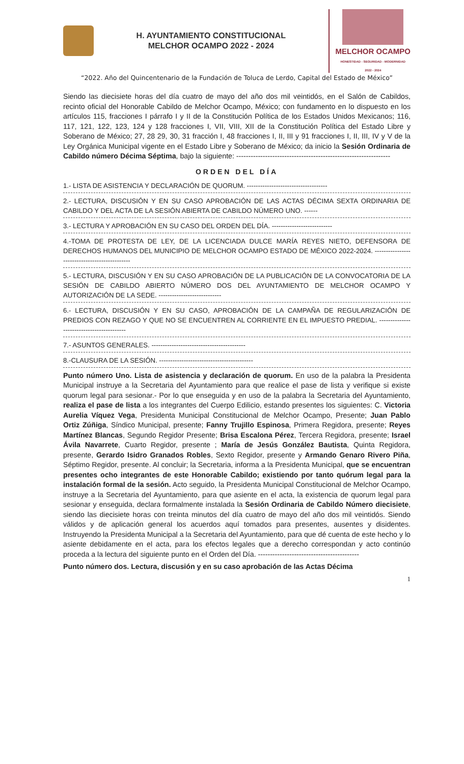H. AYUNTAMIENTO CONSTITUCIONAL
MELCHOR OCAMPO 2022 - 2024
MELCHOR OCAMPO
HONESTIDAD - SEGURIDAD - MODERNIDAD
2022 - 2024
“2022. Año del Quincentenario de la Fundación de Toluca de Lerdo, Capital del Estado de México”
Siendo las diecisiete horas del día cuatro de mayo del año dos mil veintidós, en el Salón de Cabildos, recinto oficial del Honorable Cabildo de Melchor Ocampo, México; con fundamento en lo dispuesto en los artículos 115, fracciones I párrafo I y II de la Constitución Política de los Estados Unidos Mexicanos; 116, 117, 121, 122, 123, 124 y 128 fracciones I, VII, VIII, XII de la Constitución Política del Estado Libre y Soberano de México; 27, 28 29, 30, 31 fracción I, 48 fracciones I, II, III y 91 fracciones I, II, III, IV y V de la Ley Orgánica Municipal vigente en el Estado Libre y Soberano de México; da inicio la Sesión Ordinaria de Cabildo número Décima Séptima, bajo la siguiente: ----------------------------------------------------------------
ORDEN DEL DÍA
1.- LISTA DE ASISTENCIA Y DECLARACIÓN DE QUORUM. ------------------------------------
2.- LECTURA, DISCUSIÓN Y EN SU CASO APROBACIÓN DE LAS ACTAS DÉCIMA SEXTA ORDINARIA DE CABILDO Y DEL ACTA DE LA SESIÓN ABIERTA DE CABILDO NÚMERO UNO. ------
3.- LECTURA Y APROBACIÓN EN SU CASO DEL ORDEN DEL DÍA. ---------------------------
4.-TOMA DE PROTESTA DE LEY, DE LA LICENCIADA DULCE MARÍA REYES NIETO, DEFENSORA DE DERECHOS HUMANOS DEL MUNICIPIO DE MELCHOR OCAMPO ESTADO DE MÉXICO 2022-2024. ----------------------------------------------
5.- LECTURA, DISCUSIÓN Y EN SU CASO APROBACIÓN DE LA PUBLICACIÓN DE LA CONVOCATORIA DE LA SESIÓN DE CABILDO ABIERTO NÚMERO DOS DEL AYUNTAMIENTO DE MELCHOR OCAMPO Y AUTORIZACIÓN DE LA SEDE. ----------------------------
6.- LECTURA, DISCUSIÓN Y EN SU CASO, APROBACIÓN DE LA CAMPAÑA DE REGULARIZACIÓN DE PREDIOS CON REZAGO Y QUE NO SE ENCUENTREN AL CORRIENTE EN EL IMPUESTO PREDIAL. ------------------------------------------
7.- ASUNTOS GENERALES. ------------------------------------------
8.-CLAUSURA DE LA SESIÓN. ------------------------------------------
Punto número Uno. Lista de asistencia y declaración de quorum. En uso de la palabra la Presidenta Municipal instruye a la Secretaria del Ayuntamiento para que realice el pase de lista y verifique si existe quorum legal para sesionar.- Por lo que enseguida y en uso de la palabra la Secretaria del Ayuntamiento, realiza el pase de lista a los integrantes del Cuerpo Edilicio, estando presentes los siguientes: C. Victoria Aurelia Víquez Vega, Presidenta Municipal Constitucional de Melchor Ocampo, Presente; Juan Pablo Ortiz Zúñiga, Síndico Municipal, presente; Fanny Trujillo Espinosa, Primera Regidora, presente; Reyes Martínez Blancas, Segundo Regidor Presente; Brisa Escalona Pérez, Tercera Regidora, presente; Israel Ávila Navarrete, Cuarto Regidor, presente ; María de Jesús González Bautista, Quinta Regidora, presente, Gerardo Isidro Granados Robles, Sexto Regidor, presente y Armando Genaro Rivero Piña, Séptimo Regidor, presente. Al concluir; la Secretaria, informa a la Presidenta Municipal, que se encuentran presentes ocho integrantes de este Honorable Cabildo; existiendo por tanto quórum legal para la instalación formal de la sesión. Acto seguido, la Presidenta Municipal Constitucional de Melchor Ocampo, instruye a la Secretaria del Ayuntamiento, para que asiente en el acta, la existencia de quorum legal para sesionar y enseguida, declara formalmente instalada la Sesión Ordinaria de Cabildo Número diecisiete, siendo las diecisiete horas con treinta minutos del día cuatro de mayo del año dos mil veintidós. Siendo válidos y de aplicación general los acuerdos aquí tomados para presentes, ausentes y disidentes. Instruyendo la Presidenta Municipal a la Secretaria del Ayuntamiento, para que dé cuenta de este hecho y lo asiente debidamente en el acta, para los efectos legales que a derecho correspondan y acto continúo proceda a la lectura del siguiente punto en el Orden del Día. ------------------------------------------
Punto número dos. Lectura, discusión y en su caso aprobación de las Actas Décima
1